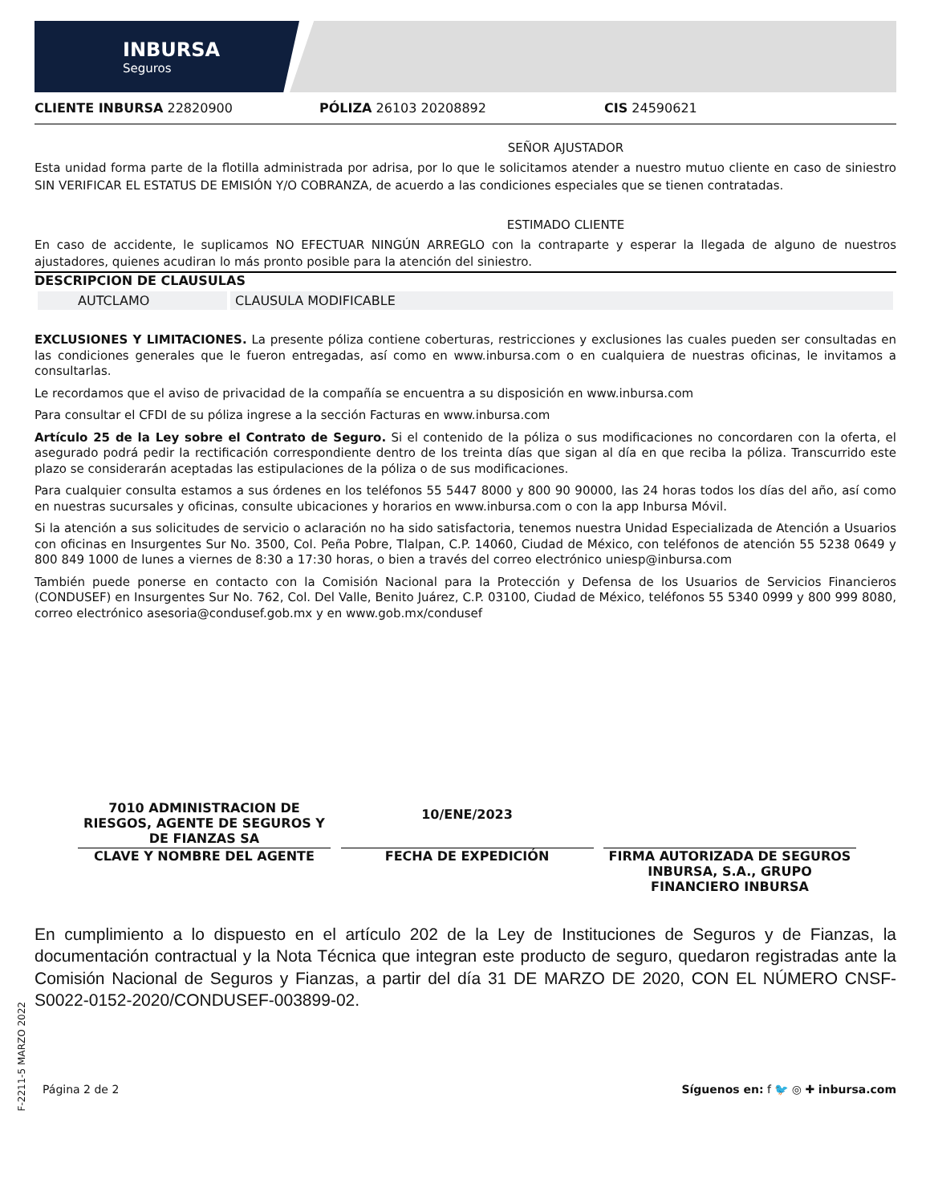INBURSA
Seguros
CLIENTE INBURSA 22820900 PÓLIZA 26103 20208892 CIS 24590621
SEÑOR AJUSTADOR
Esta unidad forma parte de la flotilla administrada por adrisa, por lo que le solicitamos atender a nuestro mutuo cliente en caso de siniestro SIN VERIFICAR EL ESTATUS DE EMISIÓN Y/O COBRANZA, de acuerdo a las condiciones especiales que se tienen contratadas.
ESTIMADO CLIENTE
En caso de accidente, le suplicamos NO EFECTUAR NINGÚN ARREGLO con la contraparte y esperar la llegada de alguno de nuestros ajustadores, quienes acudiran lo más pronto posible para la atención del siniestro.
DESCRIPCION DE CLAUSULAS
| AUTCLAMO | CLAUSULA MODIFICABLE |
EXCLUSIONES Y LIMITACIONES. La presente póliza contiene coberturas, restricciones y exclusiones las cuales pueden ser consultadas en las condiciones generales que le fueron entregadas, así como en www.inbursa.com o en cualquiera de nuestras oficinas, le invitamos a consultarlas.
Le recordamos que el aviso de privacidad de la compañía se encuentra a su disposición en www.inbursa.com
Para consultar el CFDI de su póliza ingrese a la sección Facturas en www.inbursa.com
Artículo 25 de la Ley sobre el Contrato de Seguro. Si el contenido de la póliza o sus modificaciones no concordaren con la oferta, el asegurado podrá pedir la rectificación correspondiente dentro de los treinta días que sigan al día en que reciba la póliza. Transcurrido este plazo se considerarán aceptadas las estipulaciones de la póliza o de sus modificaciones.
Para cualquier consulta estamos a sus órdenes en los teléfonos 55 5447 8000 y 800 90 90000, las 24 horas todos los días del año, así como en nuestras sucursales y oficinas, consulte ubicaciones y horarios en www.inbursa.com o con la app Inbursa Móvil.
Si la atención a sus solicitudes de servicio o aclaración no ha sido satisfactoria, tenemos nuestra Unidad Especializada de Atención a Usuarios con oficinas en Insurgentes Sur No. 3500, Col. Peña Pobre, Tlalpan, C.P. 14060, Ciudad de México, con teléfonos de atención 55 5238 0649 y 800 849 1000 de lunes a viernes de 8:30 a 17:30 horas, o bien a través del correo electrónico uniesp@inbursa.com
También puede ponerse en contacto con la Comisión Nacional para la Protección y Defensa de los Usuarios de Servicios Financieros (CONDUSEF) en Insurgentes Sur No. 762, Col. Del Valle, Benito Juárez, C.P. 03100, Ciudad de México, teléfonos 55 5340 0999 y 800 999 8080, correo electrónico asesoria@condusef.gob.mx y en www.gob.mx/condusef
7010 ADMINISTRACION DE RIESGOS, AGENTE DE SEGUROS Y DE FIANZAS SA
CLAVE Y NOMBRE DEL AGENTE
10/ENE/2023
FECHA DE EXPEDICIÓN
FIRMA AUTORIZADA DE SEGUROS INBURSA, S.A., GRUPO FINANCIERO INBURSA
En cumplimiento a lo dispuesto en el artículo 202 de la Ley de Instituciones de Seguros y de Fianzas, la documentación contractual y la Nota Técnica que integran este producto de seguro, quedaron registradas ante la Comisión Nacional de Seguros y Fianzas, a partir del día 31 DE MARZO DE 2020, CON EL NÚMERO CNSF-S0022-0152-2020/CONDUSEF-003899-02.
Página 2 de 2 Síguenos en: f 🐦 ◎ ✚ inbursa.com
F-2211-5 MARZO 2022